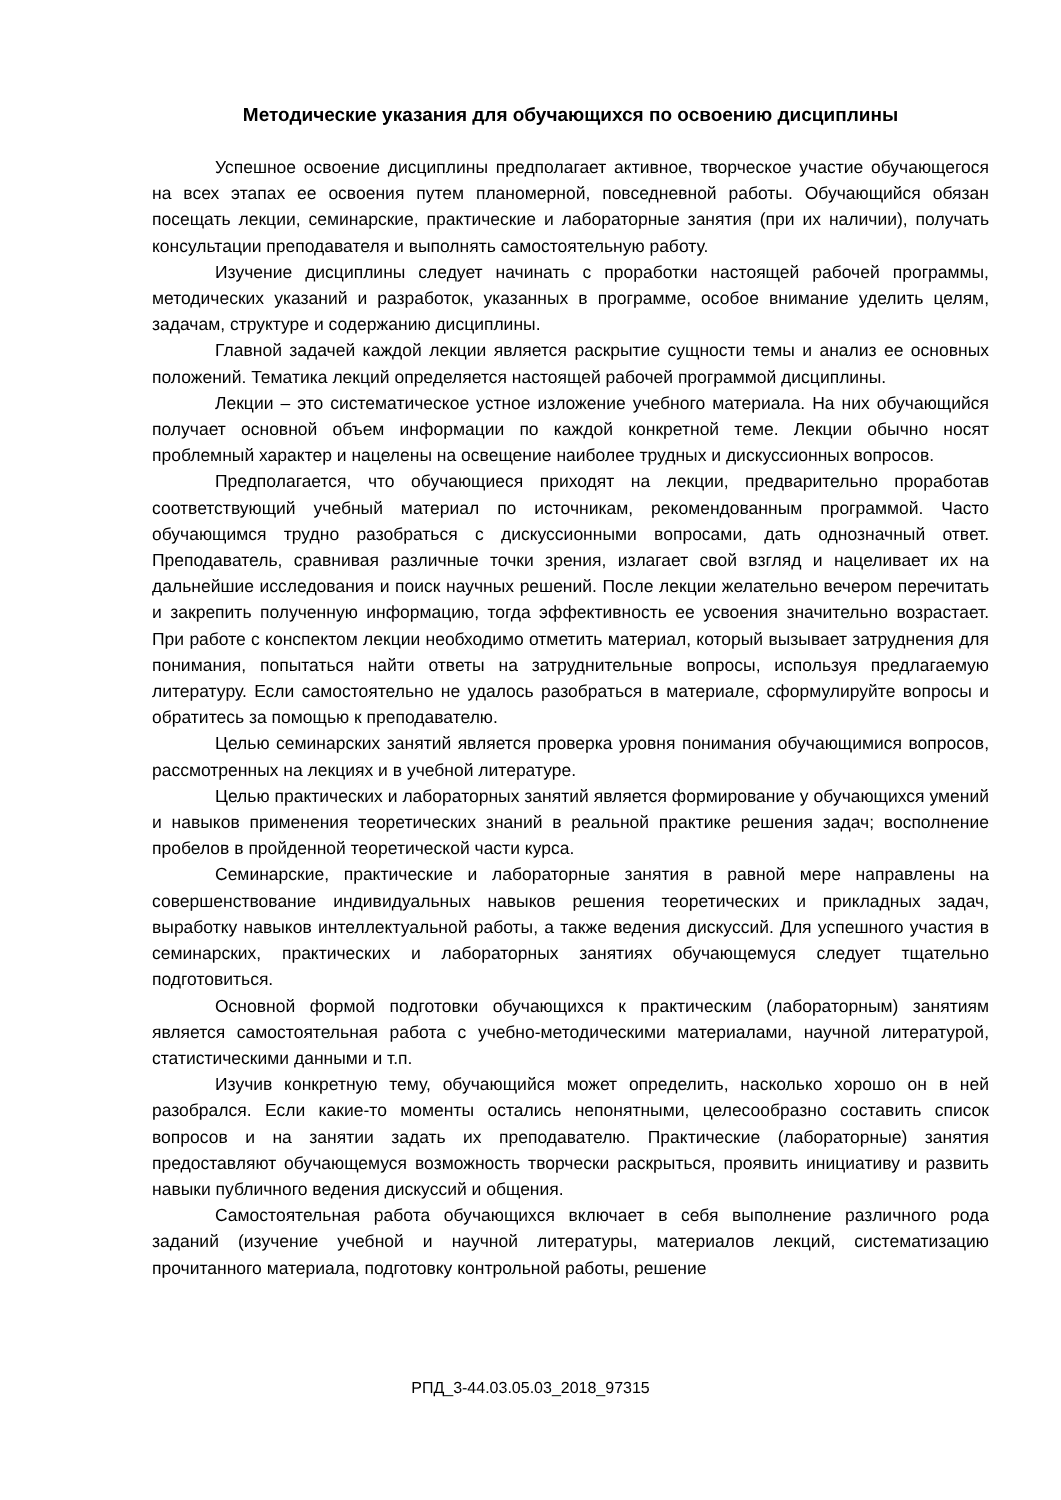Методические указания для обучающихся по освоению дисциплины
Успешное освоение дисциплины предполагает активное, творческое участие обучающегося на всех этапах ее освоения путем планомерной, повседневной работы. Обучающийся обязан посещать лекции, семинарские, практические и лабораторные занятия (при их наличии), получать консультации преподавателя и выполнять самостоятельную работу.
Изучение дисциплины следует начинать с проработки настоящей рабочей программы, методических указаний и разработок, указанных в программе, особое внимание уделить целям, задачам, структуре и содержанию дисциплины.
Главной задачей каждой лекции является раскрытие сущности темы и анализ ее основных положений. Тематика лекций определяется настоящей рабочей программой дисциплины.
Лекции – это систематическое устное изложение учебного материала. На них обучающийся получает основной объем информации по каждой конкретной теме. Лекции обычно носят проблемный характер и нацелены на освещение наиболее трудных и дискуссионных вопросов.
Предполагается, что обучающиеся приходят на лекции, предварительно проработав соответствующий учебный материал по источникам, рекомендованным программой. Часто обучающимся трудно разобраться с дискуссионными вопросами, дать однозначный ответ. Преподаватель, сравнивая различные точки зрения, излагает свой взгляд и нацеливает их на дальнейшие исследования и поиск научных решений. После лекции желательно вечером перечитать и закрепить полученную информацию, тогда эффективность ее усвоения значительно возрастает. При работе с конспектом лекции необходимо отметить материал, который вызывает затруднения для понимания, попытаться найти ответы на затруднительные вопросы, используя предлагаемую литературу. Если самостоятельно не удалось разобраться в материале, сформулируйте вопросы и обратитесь за помощью к преподавателю.
Целью семинарских занятий является проверка уровня понимания обучающимися вопросов, рассмотренных на лекциях и в учебной литературе.
Целью практических и лабораторных занятий является формирование у обучающихся умений и навыков применения теоретических знаний в реальной практике решения задач; восполнение пробелов в пройденной теоретической части курса.
Семинарские, практические и лабораторные занятия в равной мере направлены на совершенствование индивидуальных навыков решения теоретических и прикладных задач, выработку навыков интеллектуальной работы, а также ведения дискуссий. Для успешного участия в семинарских, практических и лабораторных занятиях обучающемуся следует тщательно подготовиться.
Основной формой подготовки обучающихся к практическим (лабораторным) занятиям является самостоятельная работа с учебно-методическими материалами, научной литературой, статистическими данными и т.п.
Изучив конкретную тему, обучающийся может определить, насколько хорошо он в ней разобрался. Если какие-то моменты остались непонятными, целесообразно составить список вопросов и на занятии задать их преподавателю. Практические (лабораторные) занятия предоставляют обучающемуся возможность творчески раскрыться, проявить инициативу и развить навыки публичного ведения дискуссий и общения.
Самостоятельная работа обучающихся включает в себя выполнение различного рода заданий (изучение учебной и научной литературы, материалов лекций, систематизацию прочитанного материала, подготовку контрольной работы, решение
РПД_3-44.03.05.03_2018_97315